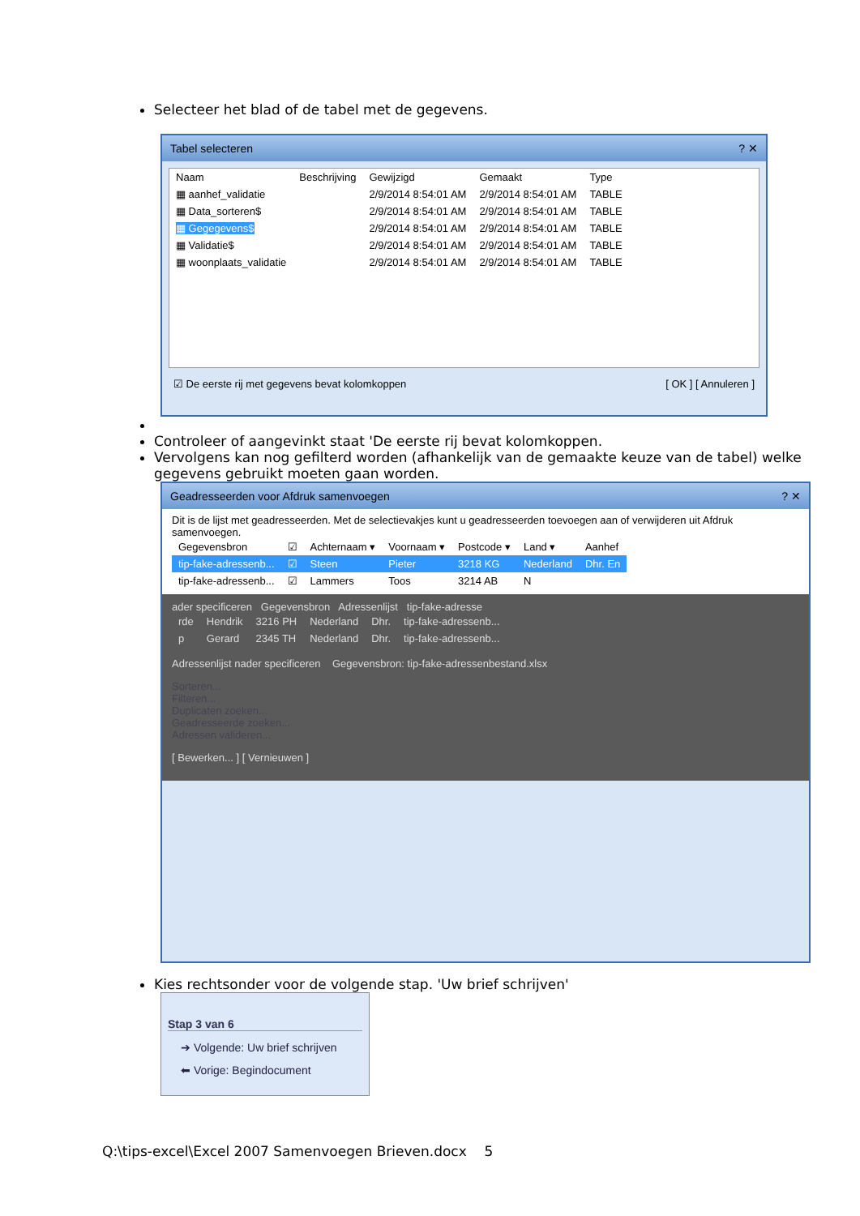Selecteer het blad of de tabel met de gegevens.
Tabel selecteren ? ✕
| Naam | Beschrijving | Gewijzigd | Gemaakt | Type |
| --- | --- | --- | --- | --- |
| ▦ aanhef_validatie | | 2/9/2014 8:54:01 AM | 2/9/2014 8:54:01 AM | TABLE |
| ▦ Data_sorteren$ | | 2/9/2014 8:54:01 AM | 2/9/2014 8:54:01 AM | TABLE |
| ▦ Gegegevens$ | | 2/9/2014 8:54:01 AM | 2/9/2014 8:54:01 AM | TABLE |
| ▦ Validatie$ | | 2/9/2014 8:54:01 AM | 2/9/2014 8:54:01 AM | TABLE |
| ▦ woonplaats_validatie | | 2/9/2014 8:54:01 AM | 2/9/2014 8:54:01 AM | TABLE |
☑ De eerste rij met gegevens bevat kolomkoppen [ OK ] [ Annuleren ]
Controleer of aangevinkt staat 'De eerste rij bevat kolomkoppen.
Vervolgens kan nog gefilterd worden (afhankelijk van de gemaakte keuze van de tabel) welke gegevens gebruikt moeten gaan worden.
Geadresseerden voor Afdruk samenvoegen ? ✕
Dit is de lijst met geadresseerden. Met de selectievakjes kunt u geadresseerden toevoegen aan of verwijderen uit Afdruk samenvoegen.
| Gegevensbron | ☑ | Achternaam ▾ | Voornaam ▾ | Postcode ▾ | Land ▾ | Aanhef |
| --- | --- | --- | --- | --- | --- | --- |
| tip-fake-adressenb... | ☑ | Steen | Pieter | 3218 KG | Nederland | Dhr. En |
| tip-fake-adressenb... | ☑ | Lammers | Toos | 3214 AB | N | |
ader specificeren Gegevensbron Adressenlijst tip-fake-adresse
| rde | Hendrik | 3216 PH | Nederland | Dhr. | tip-fake-adressenb... |
| p | Gerard | 2345 TH | Nederland | Dhr. | tip-fake-adressenb... |
Adressenlijst nader specificeren Gegevensbron: tip-fake-adressenbestand.xlsx
Sorteren...
Filteren...
Duplicaten zoeken...
Geadresseerde zoeken...
Adressen valideren...
[ Bewerken... ] [ Vernieuwen ]
Kies rechtsonder voor de volgende stap. 'Uw brief schrijven'
Stap 3 van 6
➔ Volgende: Uw brief schrijven
⬅ Vorige: Begindocument
Q:\tips-excel\Excel 2007 Samenvoegen Brieven.docx 5